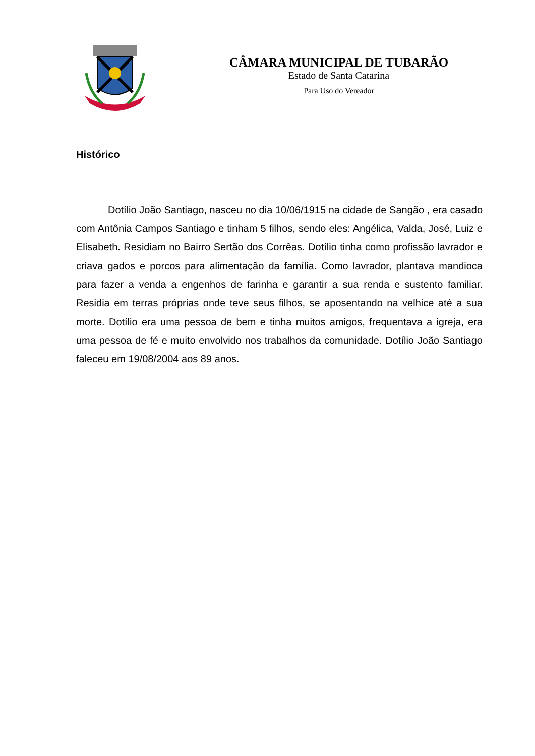CÂMARA MUNICIPAL DE TUBARÃO
Estado de Santa Catarina
Para Uso do Vereador
Histórico
Dotílio João Santiago, nasceu no dia 10/06/1915 na cidade de Sangão , era casado com Antônia Campos Santiago e tinham 5 filhos, sendo eles: Angélica, Valda, José, Luiz e Elisabeth. Residiam no Bairro Sertão dos Corrêas. Dotílio tinha como profissão lavrador e criava gados e porcos para alimentação da família. Como lavrador, plantava mandioca para fazer a venda a engenhos de farinha e garantir a sua renda e sustento familiar. Residia em terras próprias onde teve seus filhos, se aposentando na velhice até a sua morte. Dotílio era uma pessoa de bem e tinha muitos amigos, frequentava a igreja, era uma pessoa de fé e muito envolvido nos trabalhos da comunidade. Dotílio João Santiago faleceu em 19/08/2004 aos 89 anos.